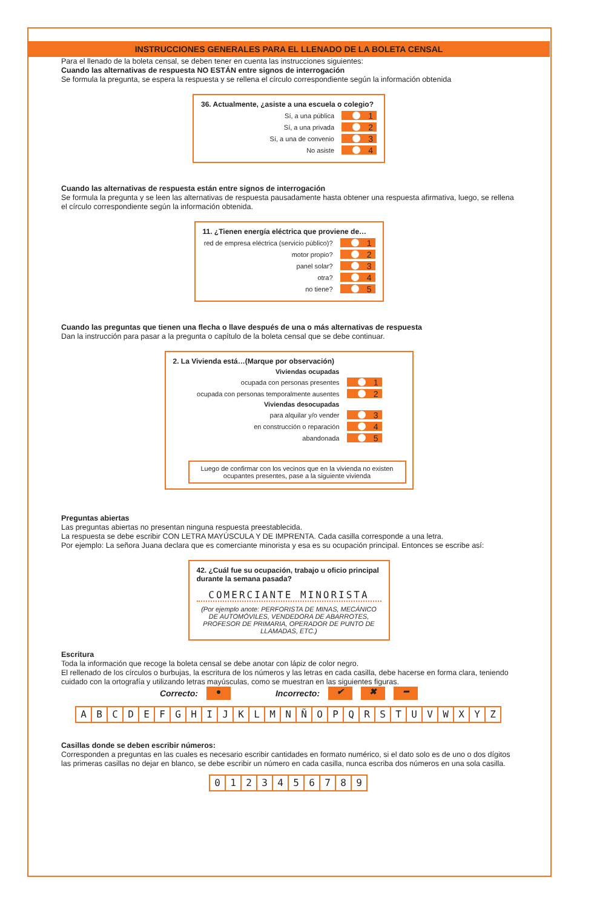INSTRUCCIONES GENERALES PARA EL LLENADO DE LA BOLETA CENSAL
Para el llenado de la boleta censal, se deben tener en cuenta las instrucciones siguientes:
Cuando las alternativas de respuesta NO ESTÁN entre signos de interrogación
Se formula la pregunta, se espera la respuesta y se rellena el círculo correspondiente según la información obtenida
36. Actualmente, ¿asiste a una escuela o colegio?
Sí, a una pública
1
Sí, a una privada
2
Sí, a una de convenio
3
No asiste
4
Cuando las alternativas de respuesta están entre signos de interrogación
Se formula la pregunta y se leen las alternativas de respuesta pausadamente hasta obtener una respuesta afirmativa, luego, se rellena el círculo correspondiente según la información obtenida.
11. ¿Tienen energía eléctrica que proviene de…
red de empresa eléctrica (servicio público)?
1
motor propio?
2
panel solar?
3
otra?
4
no tiene?
5
Cuando las preguntas que tienen una flecha o llave después de una o más alternativas de respuesta
Dan la instrucción para pasar a la pregunta o capítulo de la boleta censal que se debe continuar.
2. La Vivienda está…(Marque por observación)
Viviendas ocupadas
ocupada con personas presentes
1
ocupada con personas temporalmente ausentes
2
Viviendas desocupadas
para alquilar y/o vender
3
en construcción o reparación
4
abandonada
5
Luego de confirmar con los vecinos que en la vivienda no existen ocupantes presentes, pase a la siguiente vivienda
Preguntas abiertas
Las preguntas abiertas no presentan ninguna respuesta preestablecida.
La respuesta se debe escribir CON LETRA MAYÚSCULA Y DE IMPRENTA. Cada casilla corresponde a una letra.
Por ejemplo: La señora Juana declara que es comerciante minorista y esa es su ocupación principal. Entonces se escribe así:
42. ¿Cuál fue su ocupación, trabajo u oficio principal durante la semana pasada?
COMERCIANTE MINORISTA
(Por ejemplo anote: PERFORISTA DE MINAS, MECÁNICO DE AUTOMÓVILES, VENDEDORA DE ABARROTES, PROFESOR DE PRIMARIA, OPERADOR DE PUNTO DE LLAMADAS, ETC.)
Escritura
Toda la información que recoge la boleta censal se debe anotar con lápiz de color negro.
El rellenado de los círculos o burbujas, la escritura de los números y las letras en cada casilla, debe hacerse en forma clara, teniendo cuidado con la ortografía y utilizando letras mayúsculas, como se muestran en las siguientes figuras.
Correcto: ● Incorrecto: ✔ ✖ ━
A B C D E F G H I J K L M N Ñ O P Q R S T U V W X Y Z
Casillas donde se deben escribir números:
Corresponden a preguntas en las cuales es necesario escribir cantidades en formato numérico, si el dato solo es de uno o dos dígitos las primeras casillas no dejar en blanco, se debe escribir un número en cada casilla, nunca escriba dos números en una sola casilla.
0 1 2 3 4 5 6 7 8 9